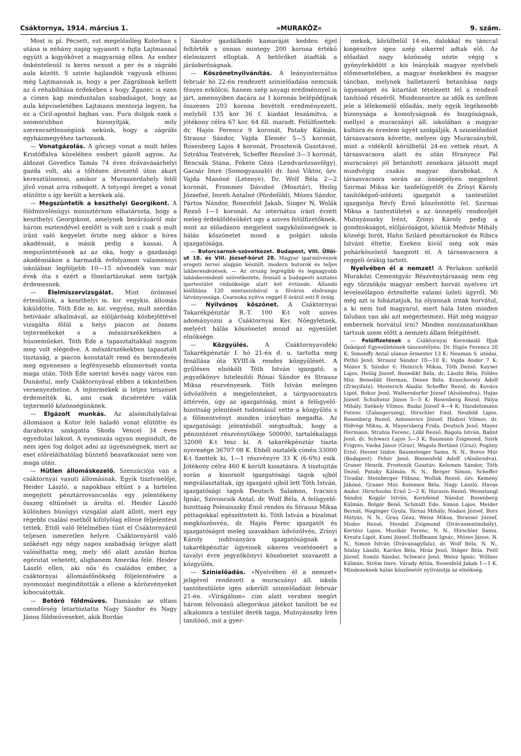Csáktornya, 1914. március 1. »MURAKÖZ« 9. szám.
Most is pl. Pécsett, ezt megelőzőleg Kolorban s utána is néhány napig ugyanott s fujta Lajtmannal együtt a kigyókövet a magyarság ellen. Az ember önkéntelenül is keres nexust a per és a zágrábi aula között. S szinte hajlandók vagyunk elhinni még Lajtmannak is, hogy a per Zágrábnak kellett az ő rehabilitása érdekében s hogy Žganec is ezen a címen kap mindunta­lan szabadságot, hogy az aula képviseletében Lajtmann mentorja legyen, ha ez a Ciril-apostol bajban van. Fura dolgok ezek s szomorubban bizonyítják, mily szerencsétlenségünk nekünk, hogy a zágrábi egyházmegyéhez tartozunk.
— Vonatgázolás. A göcseji vonat a mult hélen Kristóffalva közelében embert gázolt agyon. Az áldozat Govedics Tamás 74 éves drávavásárhelyi gazda volt, aki a töltésen átvezető úton akart keresztülmenni, amikor a Muraszerdahely felől jövő vonat arra robogott. A totyogó öreget a vonat elütötte s így került a kerekek alá.
— Megszüntetik a keszthelyi Georgikont. A földmivelésügyi minisztérium elhatározta, hogy a keszthelyi Georgikont, amelynek bezárásáról már három esztendővel ezelőtt is volt szó s csak a mult iránt való kegyelet őrizte meg akkor a híres akadémiát, a másik pedig a kassai. A megszüntetésnek az az oka, hogy a gazdasági akadémiákon a harmadik évfolyamon valamennyi iskolában legföljebb 10—15 növendék van már évek óta s ezért a fönntartázukat nem tartják érdemesnek.
— Élelmiszervizsgálat. Mint örömmel értesülünk, a keszthelyi m. kir. vegykis. állomás kiküldötte, Tóth Ede m. kir. vegyész, mult szerdán hetivásár alkalmával, az elöljáróság közbejöttével vizsgálta fölül a helyi piacon az összes tejtermékeket s a mészárszékekben a húsneműeket. Tóth Ede a tapasztaltakkal nagyon meg volt elégedve. A mészárszékekben tapasztalt tisztaság, a piacon konstatált rend és berendezés meg egyenesen a legfényesebb elismerését vonta maga után. Tóth Ede szerint kevés nagy város van Dunántul, mely Csáktornyával ebben a tekintetben versenyezhetne. A tejtermékek is tetjes tetszését érdemelték ki, ami csak dicséretére válik tejtermelő közönségünknek.
— Elgázolt munkás. Az alsómihályfalvai állomáson a Kotor felé haladó vonat elütötte és darabokra szakgatta Skoda Vencel 34 éves egyedutai lakost. A nyomozás ugyan megindult, de nem igen fog dolgot adni az ügyészségnek, mert az eset előreláthatólag büntető beavatkozást nem von maga után.
— Hütlen állomáskezelő. Szenzációja van a csáktornyai vasuti állomásnak. Egyik tisztviselője, Heider László, a napokban eltűnt s a hirtelen megejtett pénztárrovancsolás egy jelentékeny összeg eltünését is árulta el. Heider László különben bünügyi vizsgálat alatt állott, mert egy régebbi csalási esetből kifolyólag ellene feljelentést tettek. Ettől való félelmében tünt el Csáktornyáról teljesen ismeretlen helyre. Csáktornyáról való szökését egy négy napos szabadság ürügye alatt valósíthatta meg, mely idő alatt azután biztos egérutat vehetett, alighanem Amerika felé. Heider László ellen, aki nős és családos ember, a csáktornyai állomásfőnökség följelentésére a nyomozást megindították s ellene a körözvényeket kibocsátották.
— Betörő földmüves. Damásán az oltani csendőrség letartóztatta Nagy Sándor és Nagy János földmüveseket, akik Bordás
Sándor gazdálkodó kamaráját kedden éjjel feltörték s onnan mintegy 200 korona értékű élelmiszert elloptak. A betörőket átadták a járásbiróságnak.
— Köszönetnyilvánítás. A leányintern­átus február hó 22-én rendezett szini­előadása nemcsak fényes erkölcsi, hanem szép anyagi eredménnyel is járt, amennyiben dacára az 1 koronás belépődíjnak összesen 203 korona bevételt eredményezett, melyből 135 kor 36 f. kiadást leszámítva, a jótékony célra 67 kor. 64 fill. maradt. Felülfizettek: dr. Hajós Ferencz 9 koronát, Pataky Kálmán, Strausz Sándor, Vajda Elemér 5—5 koronát, Rosenberg Lajos 4 koronát, Prosztenik Gusztávné, Sztráhia Testvérek, Scheffer Rezsőné 3—3 koronát, Bencsák Stana, Fekete Géza (Lendvarózsavölgy), Gacsár Imre (Somogyaszaló) dr. Isoó Viktor, özv. Vajda Manóné (Letenye), Dr. Wolf Béla 2—2 koronát, Frommer Dávidné (Mosztár), Heilig Józsefné, Imreh Antalné (Pördeföld), Mózes Sándor, Pártos Nándor, Rosenfeld Jakab, Singer N, Wolák Rezső 1—1 koronát. Az internátus iránt érzett meleg érdeklődésükért ugy a szives felülfizetőknek, mint az előadáson megjelent nagyközönségnek is hálás köszönetet mond a polgári iskola igazgatósága.
— Butorcsarnok-szövetkezet. Budapest, VIII. Üllői-ut 18. és VIII. József-körut 28. Magyar iparművészek eregeti tervei alapján készült, modern butorok és teljes lakberendezések. — Az ország legrégibb és legnagyobb lakásberendező szövetkezete, fennáll a budapesti asztalos ipartestület védnöksége alatt két évtizede. Állandó kiállítása 120 mintaszobával a főváros elsőrangu látványossága. Csarnoka nyitva reggel 8 órától esti 8 óráig.
— Nyilvános köszönet. A Csáktornyai Takarékpénztár R.-T. 100 K-t volt szives adományozni a Csáktornyai Ker. Nőegyletnek, melyért hálás köszönetet mond az egyesület elnöksége.
— Közgyülés. A Csáktornyavidéki Takarékpénztár f. hó 21-én d. u. tartotta meg fenállása óta XVIII-ik rendes közgyűlését. A gyűlésen elnökölt Tóth István igazgató, a jegyzőkönyv hitelesítői Rónai Sándor és Strausz Miksa részvényesek. Tóth István melegen üdvözölvén a megjelenteket, a tárgysorozatra áttérvén, úgy az igazgatóság, mint a felügyelő-bizottság jelentését tudomásul vette a közgyűlés s a fölmentvényt minden irányban megadta. Az igazgatósági jelentésből megtudtuk, hogy a pénzintézet részvénytőkéje 500000, tartalékalapja 32000 K-t tesz ki. A takarékpénztár tiszta nyeresége 36707 08 K. Ebből osztalék címén 33000 K-t fizettek ki, 1—1 részvényre 33 K (6·6%) esik. Jótékony célra 460 K került kiosztásra. A tisztujitás során a kisorsolt igazgatósági tagok ujból megválasztattak, így igazgató ujból lett Tóth István, igazgatósági tagok Deutsch Salamon, Ivacsics Ignác, Szivoncsik Antal, dr. Wolf Béla. A felügyelő-bizottság Polesinszky Emil rendes és Strausz Miksa póttagokkal egészíttetett ki. Tóth István a bizalmat megköszönvén, dr. Hajós Ferec igazgatót és igazgatóságot meleg szavakban üdvözölvén, Zrínyi Károly indítványára igazgatóságnak a takarékpénztár ügyeinek sikeres vezetéseért a tavalyi évre jegyzőkönyvi köszönetet szavazott a közgyűlés.
— Szinielőadás. »Nyelvében él a nemzet« jeligével rendezett a muracsányi áll. iskola tantótestülete igen sikerült szinielőadást február 21-én. »Virágálom« cím alatt versben megírt három felvonású allegorikus játékot tanított be ez alkalomra a testület derék tagja, Mutnyánszky Irén tanítónő, mit a gyer-
mekek, körülbelül 14-en, dalokkal és tánccal kiegészítve igen szép sikerrel adtak elő. Az előadást nagy közönség nézte végig s gyönyörködött a kis leánykák magyar nyelvbeli előmenetelében, a magyar énekekben és magyar táncban, melynek balletszerű betanítása nagy ügyességet és kitartást tételezett fel a rendező tanítónő részéről. Mindenesetre az idők és szellem jele a lélekemelő előadás, mely egyik legékesebb bizonysága a komolyságnak és buzgóságnak, mellyel a muracsányi áll. iskolában a magyar kultúra és érzelem ügyét szolgálják. A szinielőadást társasvacsora követte, melyen úgy Muracsányból, mint a vidékről körülbelül 24-en vettek részt. A társasvacsora alatt és után Hranyecz Pál muracsányi jól betanított zenekara játszott majd mindvégig csakis magyar darabokat. A társasvacsora során az ünnepélyen megjelent Szirmai Miksa kir. tanfelügyelőt és Zrínyi Károly tanítóképző-intézeti igazgatót a tantestület igazgatója Révfy Ernő köszöntötte fel. Szirmai Miksa a tantestületet s az ünnepély rendezőjét Mutnyánszky Irént, Zrínyi Károly pedig a gondnokságot, elöljáróságot, köztük Medvár Mihály községi birót, Hahn Szilárd pénztárnokot és Ribics Istvánt éltette. Ezeken kivül még sok más pohárköszöntő hangzott el. A társasvacsora a reggeli órákig tartott.
Nyelvében él a nemzet! A Perlakon székelő Muraközi Cementgyár Részvénytársaság nem rég egy törzsökös magyar embert horvát nyelven írt levelezőlapon értesítette valami üzleti ügyről. Mi még azt is hibáztatjuk, ha olyannak írnak horvátul, a ki nem tud magyarul, mert hála Isten minden faluban van aki azt megérteimezi. Hát még magyar embernek horvátul írni? Minden mozzanatunkban tartsuk szem előtt a nemzeti állam felépítését.
— Felülfizetések a Csáktornyai Kereskedő Ifjak Önképző Egyesületének táncestélyén: Dr. Hajós Ferencz 20 K; Simonffy Antal ulanus őrmester 13 K; Neuman S. utódai, Pethő Jenő, Strausz Sándor 10—10 K; Vajda Andor 7 K; Mózes S. Sándor 6; Heinrich Miksa, Tóth Dezső, Kayser Lajos, Heilig József, Benedikt Béla, dr. László Béla, Földes Mór, Benedikt Herman, Dénes Béla, Kraschovetz Adolf (Zrinyifalu), Mesterich Aladár, Scheffer Rezső, dr. Kovács Lipót, Bokor Jenő, Waltersdorfer József (Alsólendva), Hajas József, Schulteisz János 5—5 K; Rosenberg Rezső, Pálya Mihály, Székely Vilmos, Budai József 4—4 K; Handelsmann Ferenc (Zalaegerszeg), Hirschler Emil, Neufeld Lajos, Rosenberg Rezső, Antonovics József, Hódosi Vilmos, dr. Hidvégi Miksa, A. Mayersberg Frida, Deutsch Jenő, Mayer Hermann, Strahia Ferenc, Löbl Rezső, Bagola István, Balint Jenő, dr. Schwarz Lajos 3—3 K; Baumann Zsigmond, Szirk Frigyes, Vaska János (Graz), Wagola Bertáné (Graz), Pogány Ernő, Herzer Izidor, Baumsteiger Samu, N. N., Boros Mór (Budapest), Fehér Jenő, Bienenfeld Adolf (Alsólendva), Graner Henrik, Prostenik Gusztáv, Kelemen Sándor, Tóth Dezső, Pataky Kálmán, N. N., Berger Simon, Scheffer Tivadar, Steinberger Főbusz, Wollák Rezső, özv. Kemény Jákóné, Graner Mór, Kelemen Béla, Nagy László, Havas Andor, Hirschsohn Ernő 2—2 K; Harasin Rezső, Weinstangl Sándor, Kopjár István, Kornfeind Nándor, Rosenberg Kálmán, Bolgár Benő, Schmidt Ede, Simon Lajos, Meider Bernát, Waginger Gyula, Tárnai Mihály, Nádasi József, Bors Mátyás, N. N., Grau Géza, Weisz Miksa, Strasser József, Moder Rezső, Mendel Zsigmond (Drávaszentmihály), Kertész Lajos, Muzikár Ferenc, N. N., Hirschler Samu, Kreutz Lipót, Kumi József, Hoffmann Ignác, Mózes János, N. N., Simon István (Drávanagyfalu), dr. Wolf Béla, N. N., Szalay László, Kardos Béla, Mráz Jenő, Stöger Béla, Peitl József, Somló Sándor, Schwarz Jenő, Weisz Ignác, Willner Kálmán, Strém Imre, Várady Attila, Rosenfeld Jakab 1—1 K. Mindezeknek hálás köszönetét nyilvánítja az elnökség.